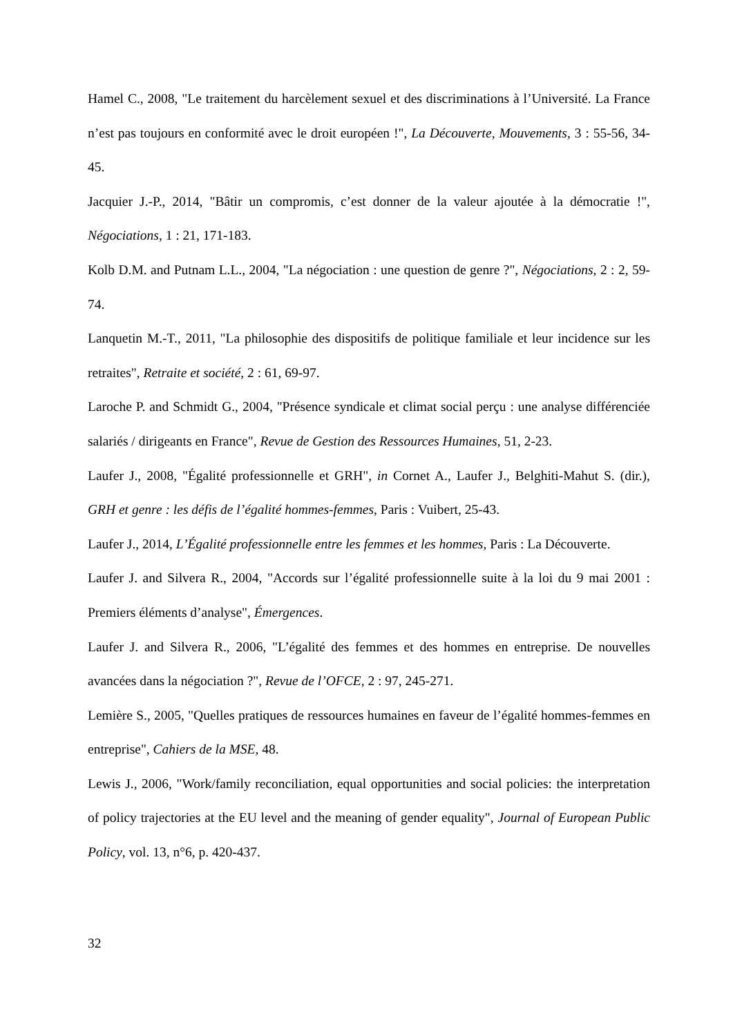Hamel C., 2008, "Le traitement du harcèlement sexuel et des discriminations à l’Université. La France n’est pas toujours en conformité avec le droit européen !", La Découverte, Mouvements, 3 : 55-56, 34-45.
Jacquier J.-P., 2014, "Bâtir un compromis, c’est donner de la valeur ajoutée à la démocratie !", Négociations, 1 : 21, 171-183.
Kolb D.M. and Putnam L.L., 2004, "La négociation : une question de genre ?", Négociations, 2 : 2, 59-74.
Lanquetin M.-T., 2011, "La philosophie des dispositifs de politique familiale et leur incidence sur les retraites", Retraite et société, 2 : 61, 69-97.
Laroche P. and Schmidt G., 2004, "Présence syndicale et climat social perçu : une analyse différenciée salariés / dirigeants en France", Revue de Gestion des Ressources Humaines, 51, 2-23.
Laufer J., 2008, "Égalité professionnelle et GRH", in Cornet A., Laufer J., Belghiti-Mahut S. (dir.), GRH et genre : les défis de l’égalité hommes-femmes, Paris : Vuibert, 25-43.
Laufer J., 2014, L’Égalité professionnelle entre les femmes et les hommes, Paris : La Découverte.
Laufer J. and Silvera R., 2004, "Accords sur l’égalité professionnelle suite à la loi du 9 mai 2001 : Premiers éléments d’analyse", Émergences.
Laufer J. and Silvera R., 2006, "L’égalité des femmes et des hommes en entreprise. De nouvelles avancées dans la négociation ?", Revue de l’OFCE, 2 : 97, 245-271.
Lemière S., 2005, "Quelles pratiques de ressources humaines en faveur de l’égalité hommes-femmes en entreprise", Cahiers de la MSE, 48.
Lewis J., 2006, "Work/family reconciliation, equal opportunities and social policies: the interpretation of policy trajectories at the EU level and the meaning of gender equality", Journal of European Public Policy, vol. 13, n°6, p. 420-437.
32